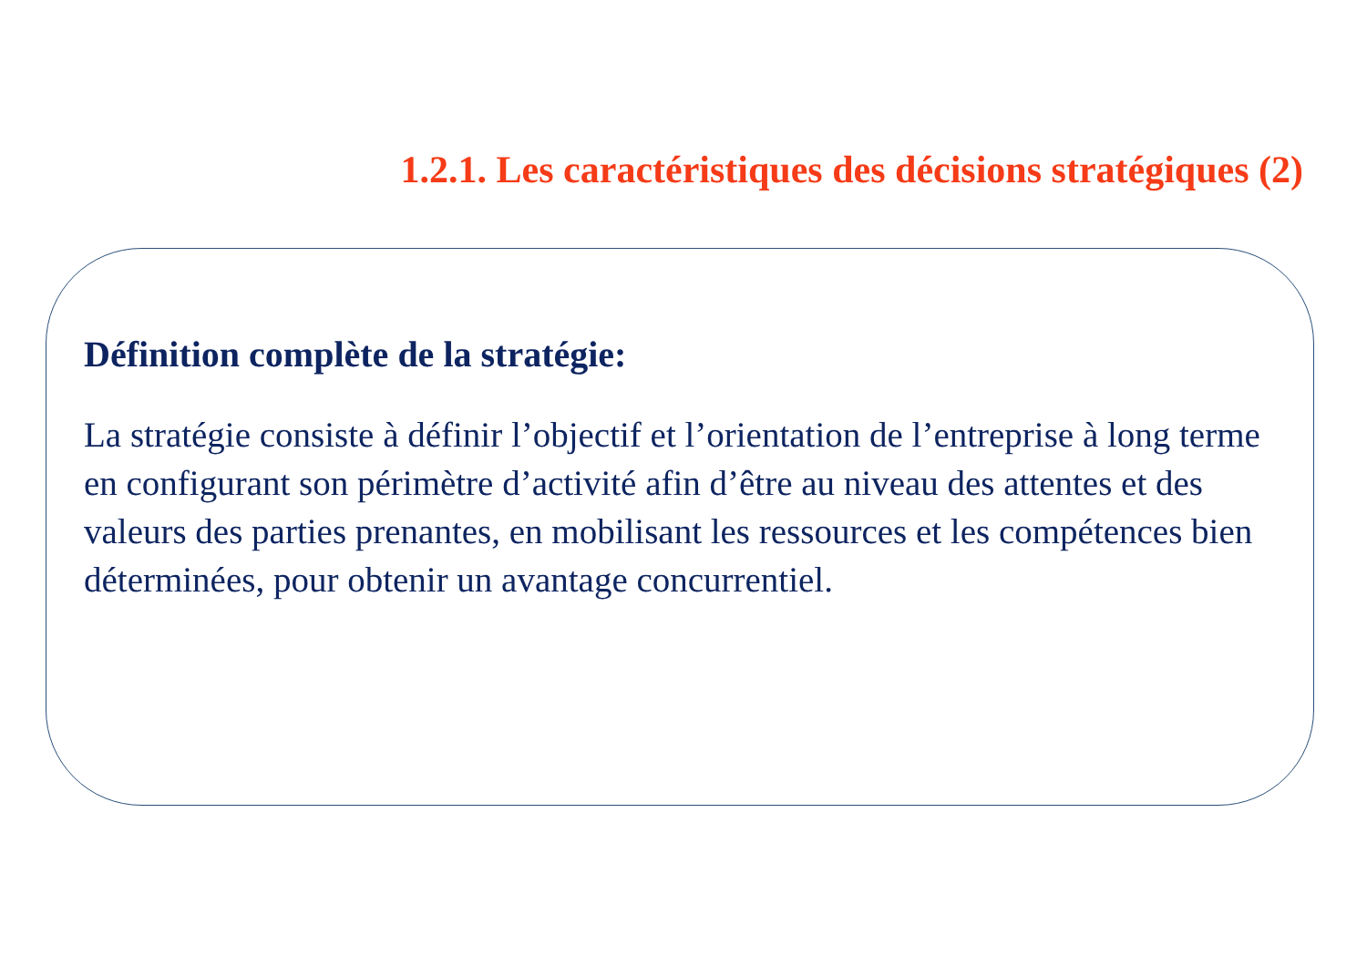1.2.1. Les caractéristiques des décisions stratégiques (2)
Définition complète de la stratégie:
La stratégie consiste à définir l’objectif et l’orientation de l’entreprise à long terme en configurant son périmètre d’activité afin d’être au niveau des attentes et des valeurs des parties prenantes, en mobilisant les ressources et les compétences bien déterminées, pour obtenir un avantage concurrentiel.